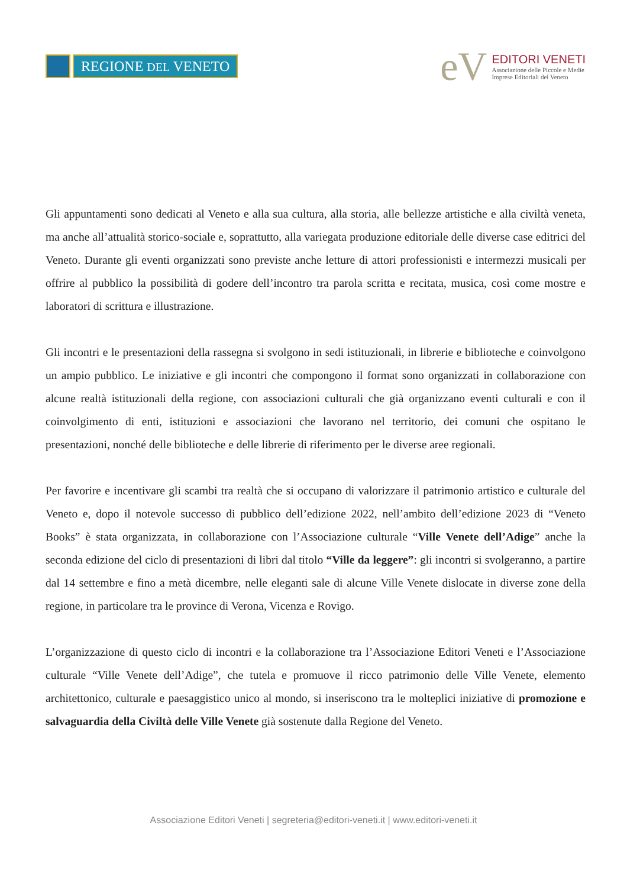REGIONE DEL VENETO
eV
EDITORI VENETI
Associazione delle Piccole e Medie
Imprese Editoriali del Veneto
Gli appuntamenti sono dedicati al Veneto e alla sua cultura, alla storia, alle bellezze artistiche e alla civiltà veneta, ma anche all’attualità storico-sociale e, soprattutto, alla variegata produzione editoriale delle diverse case editrici del Veneto. Durante gli eventi organizzati sono previste anche letture di attori professionisti e intermezzi musicali per offrire al pubblico la possibilità di godere dell’incontro tra parola scritta e recitata, musica, così come mostre e laboratori di scrittura e illustrazione.
Gli incontri e le presentazioni della rassegna si svolgono in sedi istituzionali, in librerie e biblioteche e coinvolgono un ampio pubblico. Le iniziative e gli incontri che compongono il format sono organizzati in collaborazione con alcune realtà istituzionali della regione, con associazioni culturali che già organizzano eventi culturali e con il coinvolgimento di enti, istituzioni e associazioni che lavorano nel territorio, dei comuni che ospitano le presentazioni, nonché delle biblioteche e delle librerie di riferimento per le diverse aree regionali.
Per favorire e incentivare gli scambi tra realtà che si occupano di valorizzare il patrimonio artistico e culturale del Veneto e, dopo il notevole successo di pubblico dell’edizione 2022, nell’ambito dell’edizione 2023 di “Veneto Books” è stata organizzata, in collaborazione con l’Associazione culturale “Ville Venete dell’Adige” anche la seconda edizione del ciclo di presentazioni di libri dal titolo “Ville da leggere”: gli incontri si svolgeranno, a partire dal 14 settembre e fino a metà dicembre, nelle eleganti sale di alcune Ville Venete dislocate in diverse zone della regione, in particolare tra le province di Verona, Vicenza e Rovigo.
L’organizzazione di questo ciclo di incontri e la collaborazione tra l’Associazione Editori Veneti e l’Associazione culturale “Ville Venete dell’Adige”, che tutela e promuove il ricco patrimonio delle Ville Venete, elemento architettonico, culturale e paesaggistico unico al mondo, si inseriscono tra le molteplici iniziative di promozione e salvaguardia della Civiltà delle Ville Venete già sostenute dalla Regione del Veneto.
Associazione Editori Veneti | segreteria@editori-veneti.it | www.editori-veneti.it